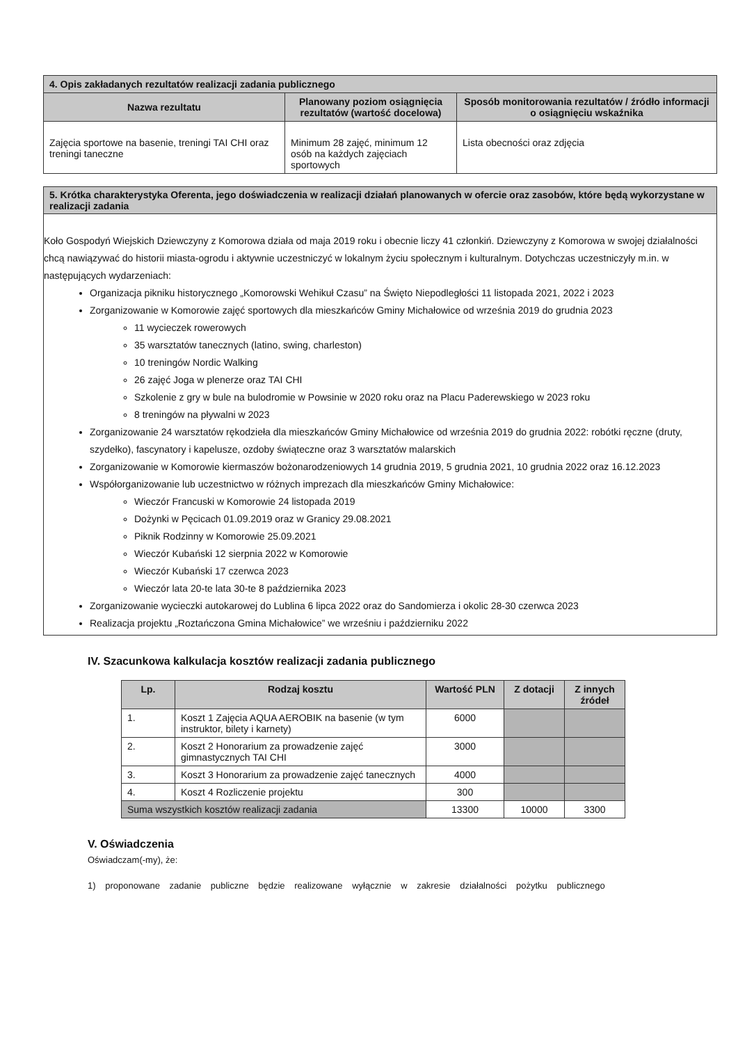| 4. Opis zakładanych rezultatów realizacji zadania publicznego | | |
| --- | --- | --- |
| Nazwa rezultatu | Planowany poziom osiągnięcia rezultatów (wartość docelowa) | Sposób monitorowania rezultatów / źródło informacji o osiągnięciu wskaźnika |
| Zajęcia sportowe na basenie, treningi TAI CHI oraz treningi taneczne | Minimum 28 zajęć, minimum 12 osób na każdych zajęciach sportowych | Lista obecności oraz zdjęcia |
5. Krótka charakterystyka Oferenta, jego doświadczenia w realizacji działań planowanych w ofercie oraz zasobów, które będą wykorzystane w realizacji zadania
Koło Gospodyń Wiejskich Dziewczyny z Komorowa działa od maja 2019 roku i obecnie liczy 41 członkiń. Dziewczyny z Komorowa w swojej działalności chcą nawiązywać do historii miasta-ogrodu i aktywnie uczestniczyć w lokalnym życiu społecznym i kulturalnym. Dotychczas uczestniczyły m.in. w następujących wydarzeniach:
Organizacja pikniku historycznego „Komorowski Wehikuł Czasu” na Święto Niepodległości 11 listopada 2021, 2022 i 2023
Zorganizowanie w Komorowie zajęć sportowych dla mieszkańców Gminy Michałowice od września 2019 do grudnia 2023
11 wycieczek rowerowych
35 warsztatów tanecznych (latino, swing, charleston)
10 treningów Nordic Walking
26 zajęć Joga w plenerze oraz TAI CHI
Szkolenie z gry w bule na bulodromie w Powsinie w 2020 roku oraz na Placu Paderewskiego w 2023 roku
8 treningów na pływalni w 2023
Zorganizowanie 24 warsztatów rękodzieła dla mieszkańców Gminy Michałowice od września 2019 do grudnia 2022: robótki ręczne (druty, szydełko), fascynatory i kapelusze, ozdoby świąteczne oraz 3 warsztatów malarskich
Zorganizowanie w Komorowie kiermaszów bożonarodzeniowych 14 grudnia 2019, 5 grudnia 2021, 10 grudnia 2022 oraz 16.12.2023
Współorganizowanie lub uczestnictwo w różnych imprezach dla mieszkańców Gminy Michałowice:
Wieczór Francuski w Komorowie 24 listopada 2019
Dożynki w Pęcicach 01.09.2019 oraz w Granicy 29.08.2021
Piknik Rodzinny w Komorowie 25.09.2021
Wieczór Kubański 12 sierpnia 2022 w Komorowie
Wieczór Kubański 17 czerwca 2023
Wieczór lata 20-te lata 30-te 8 października 2023
Zorganizowanie wycieczki autokarowej do Lublina 6 lipca 2022 oraz do Sandomierza i okolic 28-30 czerwca 2023
Realizacja projektu „Roztańczona Gmina Michałowice” we wrześniu i październiku 2022
IV. Szacunkowa kalkulacja kosztów realizacji zadania publicznego
| Lp. | Rodzaj kosztu | Wartość PLN | Z dotacji | Z innych źródeł |
| --- | --- | --- | --- | --- |
| 1. | Koszt 1 Zajęcia AQUA AEROBIK na basenie (w tym instruktor, bilety i karnety) | 6000 | | |
| 2. | Koszt 2 Honorarium za prowadzenie zajęć gimnastycznych TAI CHI | 3000 | | |
| 3. | Koszt 3 Honorarium za prowadzenie zajęć tanecznych | 4000 | | |
| 4. | Koszt 4 Rozliczenie projektu | 300 | | |
| Suma wszystkich kosztów realizacji zadania | | 13300 | 10000 | 3300 |
V. Oświadczenia
Oświadczam(-my), że:
1) proponowane zadanie publiczne będzie realizowane wyłącznie w zakresie działalności pożytku publicznego